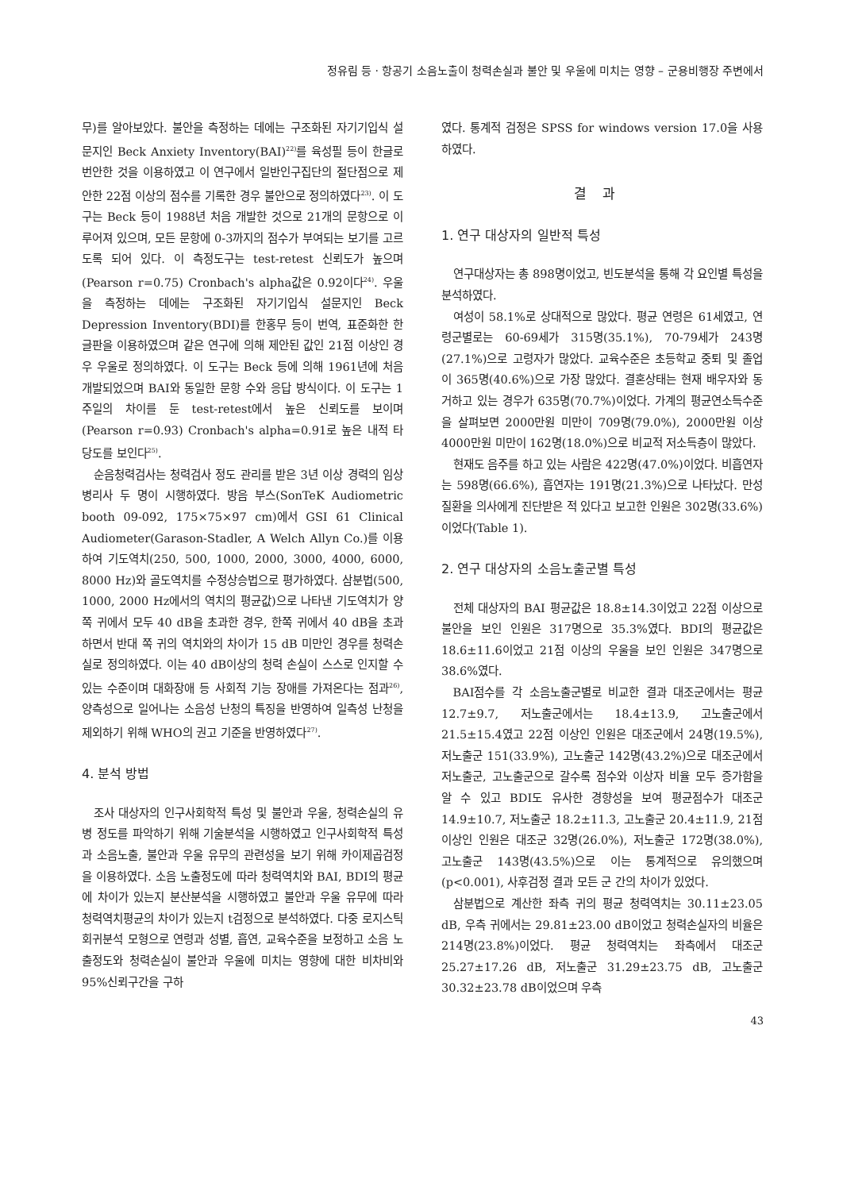정유림 등 · 항공기 소음노출이 청력손실과 불안 및 우울에 미치는 영향 – 군용비행장 주변에서
무)를 알아보았다. 불안을 측정하는 데에는 구조화된 자기기입식 설문지인 Beck Anxiety Inventory(BAI)<sup>22)</sup>를 육성필 등이 한글로 번안한 것을 이용하였고 이 연구에서 일반인구집단의 절단점으로 제안한 22점 이상의 점수를 기록한 경우 불안으로 정의하였다<sup>23)</sup>. 이 도구는 Beck 등이 1988년 처음 개발한 것으로 21개의 문항으로 이루어져 있으며, 모든 문항에 0-3까지의 점수가 부여되는 보기를 고르도록 되어 있다. 이 측정도구는 test-retest 신뢰도가 높으며 (Pearson r=0.75) Cronbach's alpha값은 0.92이다<sup>24)</sup>. 우울을 측정하는 데에는 구조화된 자기기입식 설문지인 Beck Depression Inventory(BDI)를 한홍무 등이 번역, 표준화한 한글판을 이용하였으며 같은 연구에 의해 제안된 값인 21점 이상인 경우 우울로 정의하였다. 이 도구는 Beck 등에 의해 1961년에 처음 개발되었으며 BAI와 동일한 문항 수와 응답 방식이다. 이 도구는 1주일의 차이를 둔 test-retest에서 높은 신뢰도를 보이며 (Pearson r=0.93) Cronbach's alpha=0.91로 높은 내적 타당도를 보인다<sup>25)</sup>.
순음청력검사는 청력검사 정도 관리를 받은 3년 이상 경력의 임상병리사 두 명이 시행하였다. 방음 부스(SonTeK Audiometric booth 09-092, 175×75×97 cm)에서 GSI 61 Clinical Audiometer(Garason-Stadler, A Welch Allyn Co.)를 이용하여 기도역치(250, 500, 1000, 2000, 3000, 4000, 6000, 8000 Hz)와 골도역치를 수정상승법으로 평가하였다. 삼분법(500, 1000, 2000 Hz에서의 역치의 평균값)으로 나타낸 기도역치가 양쪽 귀에서 모두 40 dB을 초과한 경우, 한쪽 귀에서 40 dB을 초과하면서 반대 쪽 귀의 역치와의 차이가 15 dB 미만인 경우를 청력손실로 정의하였다. 이는 40 dB이상의 청력 손실이 스스로 인지할 수 있는 수준이며 대화장애 등 사회적 기능 장애를 가져온다는 점과<sup>26)</sup>, 양측성으로 일어나는 소음성 난청의 특징을 반영하여 일측성 난청을 제외하기 위해 WHO의 권고 기준을 반영하였다<sup>27)</sup>.
4. 분석 방법
조사 대상자의 인구사회학적 특성 및 불안과 우울, 청력손실의 유병 정도를 파악하기 위해 기술분석을 시행하였고 인구사회학적 특성과 소음노출, 불안과 우울 유무의 관련성을 보기 위해 카이제곱검정을 이용하였다. 소음 노출정도에 따라 청력역치와 BAI, BDI의 평균에 차이가 있는지 분산분석을 시행하였고 불안과 우울 유무에 따라 청력역치평균의 차이가 있는지 t검정으로 분석하였다. 다중 로지스틱 회귀분석 모형으로 연령과 성별, 흡연, 교육수준을 보정하고 소음 노출정도와 청력손실이 불안과 우울에 미치는 영향에 대한 비차비와 95%신뢰구간을 구하
였다. 통계적 검정은 SPSS for windows version 17.0을 사용하였다.
결과
1. 연구 대상자의 일반적 특성
연구대상자는 총 898명이었고, 빈도분석을 통해 각 요인별 특성을 분석하였다.
여성이 58.1%로 상대적으로 많았다. 평균 연령은 61세였고, 연령군별로는 60-69세가 315명(35.1%), 70-79세가 243명(27.1%)으로 고령자가 많았다. 교육수준은 초등학교 중퇴 및 졸업이 365명(40.6%)으로 가장 많았다. 결혼상태는 현재 배우자와 동거하고 있는 경우가 635명(70.7%)이었다. 가계의 평균연소득수준을 살펴보면 2000만원 미만이 709명(79.0%), 2000만원 이상 4000만원 미만이 162명(18.0%)으로 비교적 저소득층이 많았다.
현재도 음주를 하고 있는 사람은 422명(47.0%)이었다. 비흡연자는 598명(66.6%), 흡연자는 191명(21.3%)으로 나타났다. 만성질환을 의사에게 진단받은 적 있다고 보고한 인원은 302명(33.6%)이었다(Table 1).
2. 연구 대상자의 소음노출군별 특성
전체 대상자의 BAI 평균값은 18.8±14.3이었고 22점 이상으로 불안을 보인 인원은 317명으로 35.3%였다. BDI의 평균값은 18.6±11.6이었고 21점 이상의 우울을 보인 인원은 347명으로 38.6%였다.
BAI점수를 각 소음노출군별로 비교한 결과 대조군에서는 평균 12.7±9.7, 저노출군에서는 18.4±13.9, 고노출군에서 21.5±15.4였고 22점 이상인 인원은 대조군에서 24명(19.5%), 저노출군 151(33.9%), 고노출군 142명(43.2%)으로 대조군에서 저노출군, 고노출군으로 갈수록 점수와 이상자 비율 모두 증가함을 알 수 있고 BDI도 유사한 경향성을 보여 평균점수가 대조군 14.9±10.7, 저노출군 18.2±11.3, 고노출군 20.4±11.9, 21점 이상인 인원은 대조군 32명(26.0%), 저노출군 172명(38.0%), 고노출군 143명(43.5%)으로 이는 통계적으로 유의했으며 (p<0.001), 사후검정 결과 모든 군 간의 차이가 있었다.
삼분법으로 계산한 좌측 귀의 평균 청력역치는 30.11±23.05 dB, 우측 귀에서는 29.81±23.00 dB이었고 청력손실자의 비율은 214명(23.8%)이었다. 평균 청력역치는 좌측에서 대조군 25.27±17.26 dB, 저노출군 31.29±23.75 dB, 고노출군 30.32±23.78 dB이었으며 우측
43